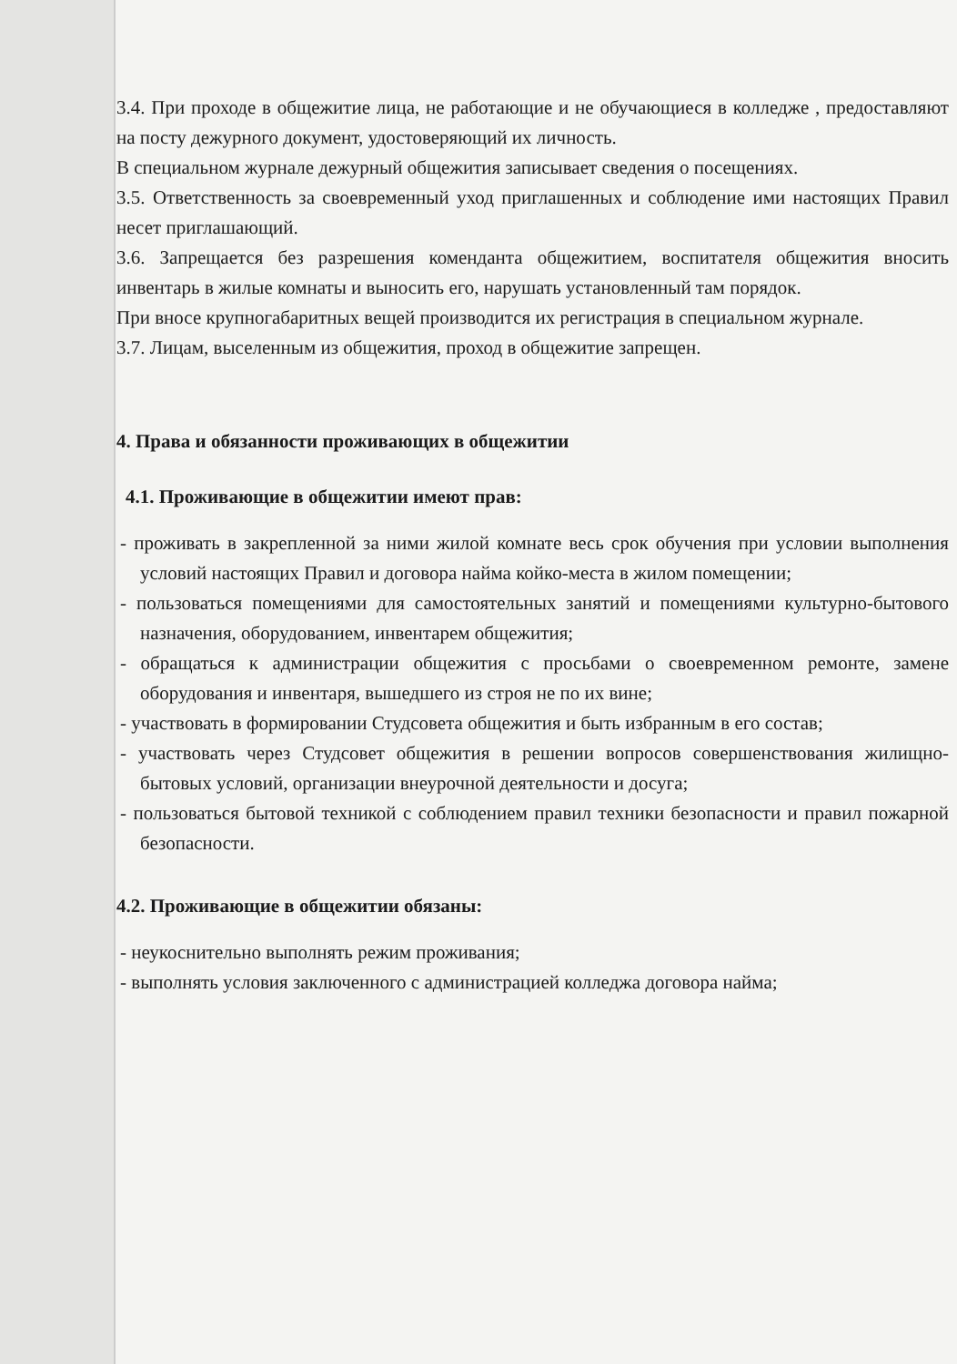3.4. При проходе в общежитие лица, не работающие и не обучающиеся в колледже , предоставляют на посту дежурного документ, удостоверяющий их личность.
В специальном журнале дежурный общежития записывает сведения о посещениях.
3.5. Ответственность за своевременный уход приглашенных и соблюдение ими настоящих Правил несет приглашающий.
3.6. Запрещается без разрешения коменданта общежитием, воспитателя общежития вносить инвентарь в жилые комнаты и выносить его, нарушать установленный там порядок.
При вносе крупногабаритных вещей производится их регистрация в специальном журнале.
3.7. Лицам, выселенным из общежития, проход в общежитие запрещен.
4. Права и обязанности проживающих в общежитии
4.1. Проживающие в общежитии имеют прав:
- проживать в закрепленной за ними жилой комнате весь срок обучения при условии выполнения условий настоящих Правил и договора найма койко-места в жилом помещении;
- пользоваться помещениями для самостоятельных занятий и помещениями культурно-бытового назначения, оборудованием, инвентарем общежития;
- обращаться к администрации общежития с просьбами о своевременном ремонте, замене оборудования и инвентаря, вышедшего из строя не по их вине;
- участвовать в формировании Студсовета общежития и быть избранным в его состав;
- участвовать через Студсовет общежития в решении вопросов совершенствования жилищно-бытовых условий, организации внеурочной деятельности и досуга;
- пользоваться бытовой техникой с соблюдением правил техники безопасности и правил пожарной безопасности.
4.2. Проживающие в общежитии обязаны:
- неукоснительно выполнять режим проживания;
- выполнять условия заключенного с администрацией колледжа договора найма;